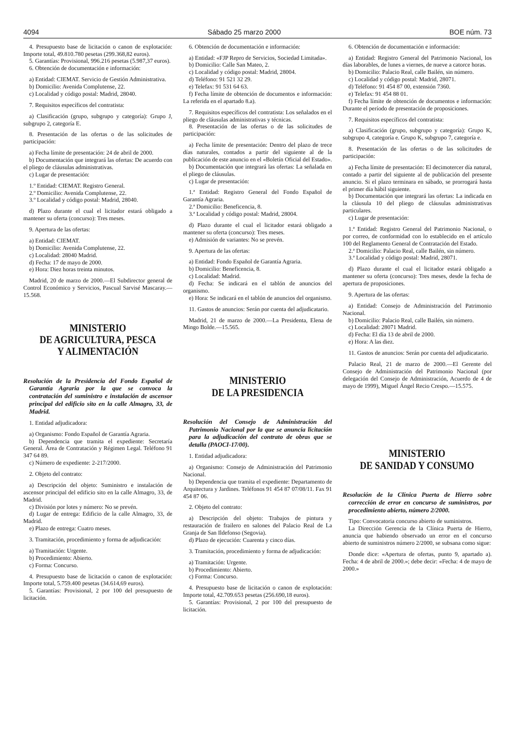4094 Sábado 25 marzo 2000 BOE núm. 73
4. Presupuesto base de licitación o canon de explotación: Importe total, 49.810.780 pesetas (299.368,82 euros).
5. Garantías: Provisional, 996.216 pesetas (5.987,37 euros).
6. Obtención de documentación e información:
a) Entidad: CIEMAT. Servicio de Gestión Administrativa.
b) Domicilio: Avenida Complutense, 22.
c) Localidad y código postal: Madrid, 28040.
7. Requisitos específicos del contratista:
a) Clasificación (grupo, subgrupo y categoría): Grupo J, subgrupo 2, categoría E.
8. Presentación de las ofertas o de las solicitudes de participación:
a) Fecha límite de presentación: 24 de abril de 2000.
b) Documentación que integrará las ofertas: De acuerdo con el pliego de cláusulas administrativas.
c) Lugar de presentación:
1.º Entidad: CIEMAT. Registro General.
2.º Domicilio: Avenida Complutense, 22.
3.º Localidad y código postal: Madrid, 28040.
d) Plazo durante el cual el licitador estará obligado a mantener su oferta (concurso): Tres meses.
9. Apertura de las ofertas:
a) Entidad: CIEMAT.
b) Domicilio: Avenida Complutense, 22.
c) Localidad: 28040 Madrid.
d) Fecha: 17 de mayo de 2000.
e) Hora: Diez horas treinta minutos.
Madrid, 20 de marzo de 2000.—El Subdirector general de Control Económico y Servicios, Pascual Sarvisé Mascaray.—15.568.
MINISTERIO
DE AGRICULTURA, PESCA
Y ALIMENTACIÓN
Resolución de la Presidencia del Fondo Español de Garantía Agraria por la que se convoca la contratación del suministro e instalación de ascensor principal del edificio sito en la calle Almagro, 33, de Madrid.
1. Entidad adjudicadora:
a) Organismo: Fondo Español de Garantía Agraria.
b) Dependencia que tramita el expediente: Secretaría General. Área de Contratación y Régimen Legal. Teléfono 91 347 64 89.
c) Número de expediente: 2-217/2000.
2. Objeto del contrato:
a) Descripción del objeto: Suministro e instalación de ascensor principal del edificio sito en la calle Almagro, 33, de Madrid.
c) División por lotes y número: No se prevén.
d) Lugar de entrega: Edificio de la calle Almagro, 33, de Madrid.
e) Plazo de entrega: Cuatro meses.
3. Tramitación, procedimiento y forma de adjudicación:
a) Tramitación: Urgente.
b) Procedimiento: Abierto.
c) Forma: Concurso.
4. Presupuesto base de licitación o canon de explotación: Importe total, 5.759.400 pesetas (34.614,69 euros).
5. Garantías: Provisional, 2 por 100 del presupuesto de licitación.
6. Obtención de documentación e información:
a) Entidad: «FJP Repro de Servicios, Sociedad Limitada».
b) Domicilio: Calle San Mateo, 2.
c) Localidad y código postal: Madrid, 28004.
d) Teléfono: 91 521 32 29.
e) Telefax: 91 531 64 63.
f) Fecha límite de obtención de documentos e información: La referida en el apartado 8.a).
7. Requisitos específicos del contratista: Los señalados en el pliego de cláusulas administrativas y técnicas.
8. Presentación de las ofertas o de las solicitudes de participación:
a) Fecha límite de presentación: Dentro del plazo de trece días naturales, contados a partir del siguiente al de la publicación de este anuncio en el «Boletín Oficial del Estado».
b) Documentación que integrará las ofertas: La señalada en el pliego de cláusulas.
c) Lugar de presentación:
1.ª Entidad: Registro General del Fondo Español de Garantía Agraria.
2.ª Domicilio: Beneficencia, 8.
3.ª Localidad y código postal: Madrid, 28004.
d) Plazo durante el cual el licitador estará obligado a mantener su oferta (concurso): Tres meses.
e) Admisión de variantes: No se prevén.
9. Apertura de las ofertas:
a) Entidad: Fondo Español de Garantía Agraria.
b) Domicilio: Beneficencia, 8.
c) Localidad: Madrid.
d) Fecha: Se indicará en el tablón de anuncios del organismo.
e) Hora: Se indicará en el tablón de anuncios del organismo.
11. Gastos de anuncios: Serán por cuenta del adjudicatario.
Madrid, 21 de marzo de 2000.—La Presidenta, Elena de Mingo Bolde.—15.565.
MINISTERIO
DE LA PRESIDENCIA
Resolución del Consejo de Administración del Patrimonio Nacional por la que se anuncia licitación para la adjudicación del contrato de obras que se detalla (PAOCI-17/00).
1. Entidad adjudicadora:
a) Organismo: Consejo de Administración del Patrimonio Nacional.
b) Dependencia que tramita el expediente: Departamento de Arquitectura y Jardines. Teléfonos 91 454 87 07/08/11. Fax 91 454 87 06.
2. Objeto del contrato:
a) Descripción del objeto: Trabajos de pintura y restauración de frailero en salones del Palacio Real de La Granja de San Ildefonso (Segovia).
d) Plazo de ejecución: Cuarenta y cinco días.
3. Tramitación, procedimiento y forma de adjudicación:
a) Tramitación: Urgente.
b) Procedimiento: Abierto.
c) Forma: Concurso.
4. Presupuesto base de licitación o canon de explotación: Importe total, 42.709.653 pesetas (256.690,18 euros).
5. Garantías: Provisional, 2 por 100 del presupuesto de licitación.
6. Obtención de documentación e información:
a) Entidad: Registro General del Patrimonio Nacional, los días laborables, de lunes a viernes, de nueve a catorce horas.
b) Domicilio: Palacio Real, calle Bailén, sin número.
c) Localidad y código postal: Madrid, 28071.
d) Teléfono: 91 454 87 00, extensión 7360.
e) Telefax: 91 454 88 01.
f) Fecha límite de obtención de documentos e información: Durante el período de presentación de proposiciones.
7. Requisitos específicos del contratista:
a) Clasificación (grupo, subgrupo y categoría): Grupo K, subgrupo 4, categoría e. Grupo K, subgrupo 7, categoría e.
8. Presentación de las ofertas o de las solicitudes de participación:
a) Fecha límite de presentación: El decimotercer día natural, contado a partir del siguiente al de publicación del presente anuncio. Si el plazo terminara en sábado, se prorrogará hasta el primer día hábil siguiente.
b) Documentación que integrará las ofertas: La indicada en la cláusula 10 del pliego de cláusulas administrativas particulares.
c) Lugar de presentación:
1.ª Entidad: Registro General del Patrimonio Nacional, o por correo, de conformidad con lo establecido en el artículo 100 del Reglamento General de Contratación del Estado.
2.ª Domicilio: Palacio Real, calle Bailén, sin número.
3.ª Localidad y código postal: Madrid, 28071.
d) Plazo durante el cual el licitador estará obligado a mantener su oferta (concurso): Tres meses, desde la fecha de apertura de proposiciones.
9. Apertura de las ofertas:
a) Entidad: Consejo de Administración del Patrimonio Nacional.
b) Domicilio: Palacio Real, calle Bailén, sin número.
c) Localidad: 28071 Madrid.
d) Fecha: El día 13 de abril de 2000.
e) Hora: A las diez.
11. Gastos de anuncios: Serán por cuenta del adjudicatario.
Palacio Real, 21 de marzo de 2000.—El Gerente del Consejo de Administración del Patrimonio Nacional (por delegación del Consejo de Administración, Acuerdo de 4 de mayo de 1999), Miguel Ángel Recio Crespo.—15.575.
MINISTERIO
DE SANIDAD Y CONSUMO
Resolución de la Clínica Puerta de Hierro sobre corrección de error en concurso de suministros, por procedimiento abierto, número 2/2000.
Tipo: Convocatoria concurso abierto de suministros.
La Dirección Gerencia de la Clínica Puerta de Hierro, anuncia que habiendo observado un error en el concurso abierto de suministros número 2/2000, se subsana como sigue:
Donde dice: «Apertura de ofertas, punto 9, apartado a). Fecha: 4 de abril de 2000.»; debe decir: «Fecha: 4 de mayo de 2000.»